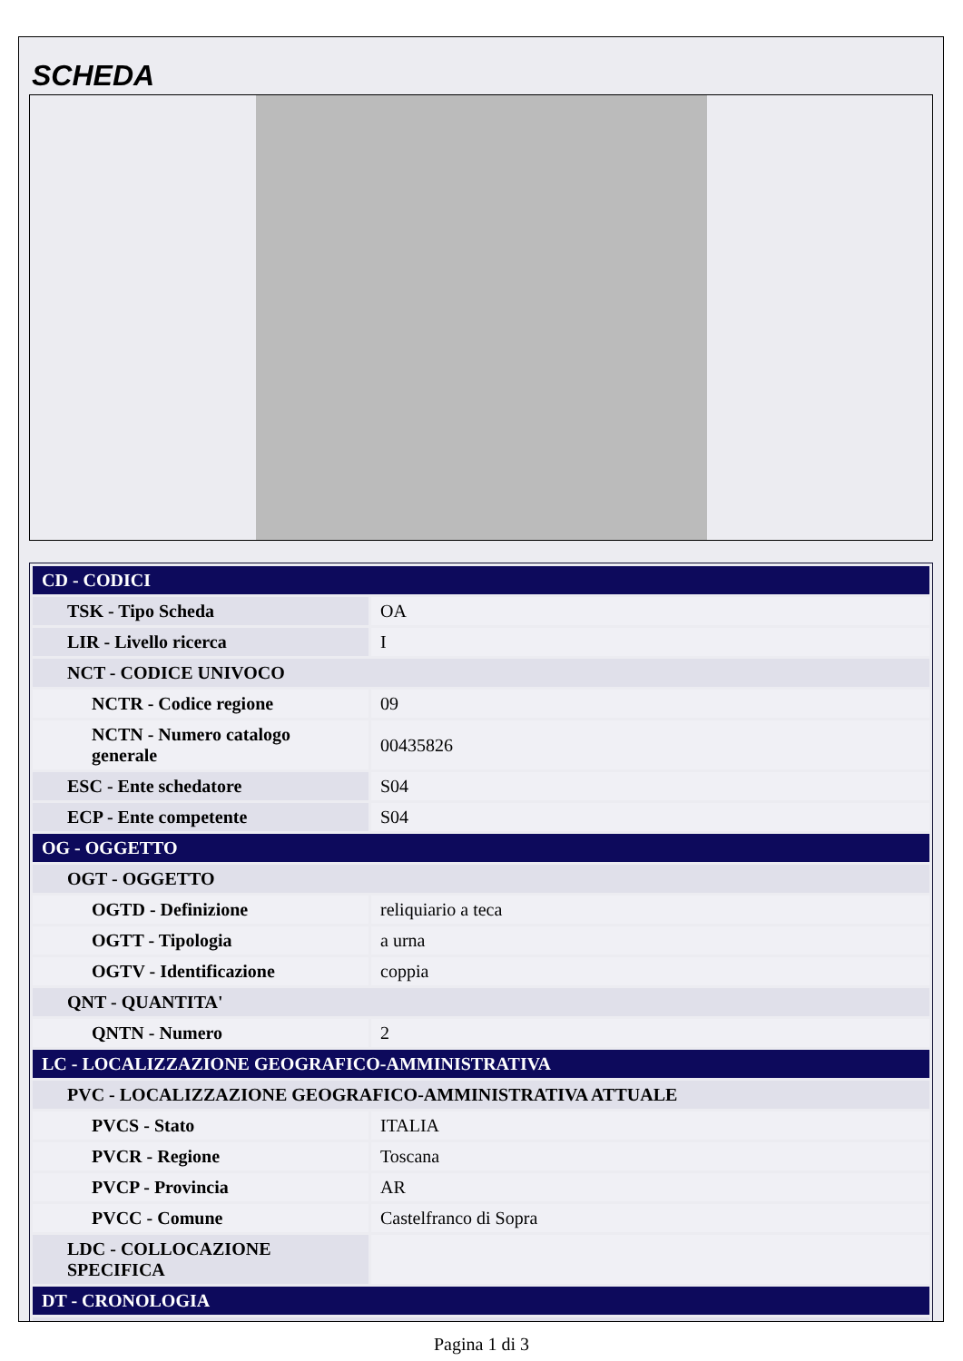SCHEDA
| CD - CODICI | |
| TSK - Tipo Scheda | OA |
| LIR - Livello ricerca | I |
| NCT - CODICE UNIVOCO | |
| NCTR - Codice regione | 09 |
| NCTN - Numero catalogo generale | 00435826 |
| ESC - Ente schedatore | S04 |
| ECP - Ente competente | S04 |
| OG - OGGETTO | |
| OGT - OGGETTO | |
| OGTD - Definizione | reliquiario a teca |
| OGTT - Tipologia | a urna |
| OGTV - Identificazione | coppia |
| QNT - QUANTITA' | |
| QNTN - Numero | 2 |
| LC - LOCALIZZAZIONE GEOGRAFICO-AMMINISTRATIVA | |
| PVC - LOCALIZZAZIONE GEOGRAFICO-AMMINISTRATIVA ATTUALE | |
| PVCS - Stato | ITALIA |
| PVCR - Regione | Toscana |
| PVCP - Provincia | AR |
| PVCC - Comune | Castelfranco di Sopra |
| LDC - COLLOCAZIONE SPECIFICA | |
| DT - CRONOLOGIA | |
Pagina 1 di 3